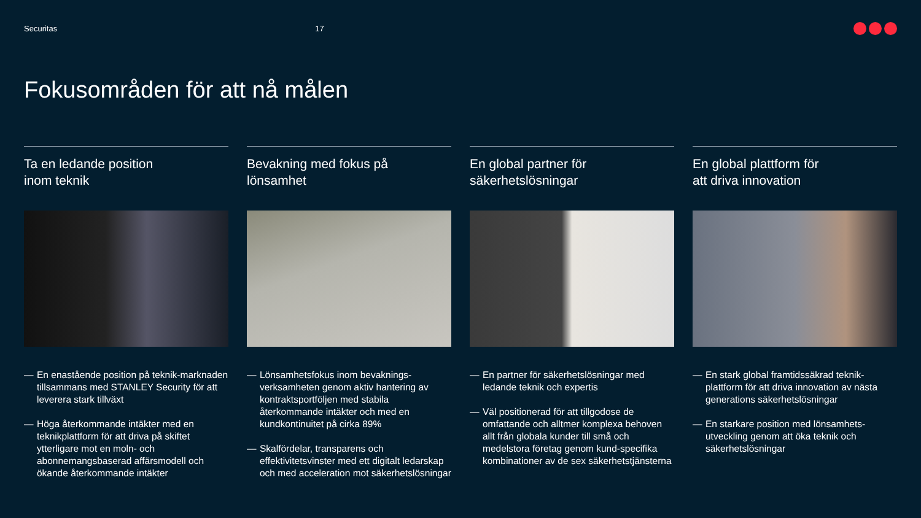Securitas 17
Fokusområden för att nå målen
Ta en ledande position
inom teknik
— En enastående position på teknik-marknaden tillsammans med STANLEY Security för att leverera stark tillväxt
— Höga återkommande intäkter med en teknikplattform för att driva på skiftet ytterligare mot en moln- och abonnemangsbaserad affärsmodell och ökande återkommande intäkter
Bevakning med fokus på
lönsamhet
— Lönsamhetsfokus inom bevaknings-verksamheten genom aktiv hantering av kontraktsportföljen med stabila återkommande intäkter och med en kundkontinuitet på cirka 89%
— Skalfördelar, transparens och effektivitetsvinster med ett digitalt ledarskap och med acceleration mot säkerhetslösningar
En global partner för
säkerhetslösningar
— En partner för säkerhetslösningar med ledande teknik och expertis
— Väl positionerad för att tillgodose de omfattande och alltmer komplexa behoven allt från globala kunder till små och medelstora företag genom kund-specifika kombinationer av de sex säkerhetstjänsterna
En global plattform för
att driva innovation
— En stark global framtidssäkrad teknik-plattform för att driva innovation av nästa generations säkerhetslösningar
— En starkare position med lönsamhets-utveckling genom att öka teknik och säkerhetslösningar